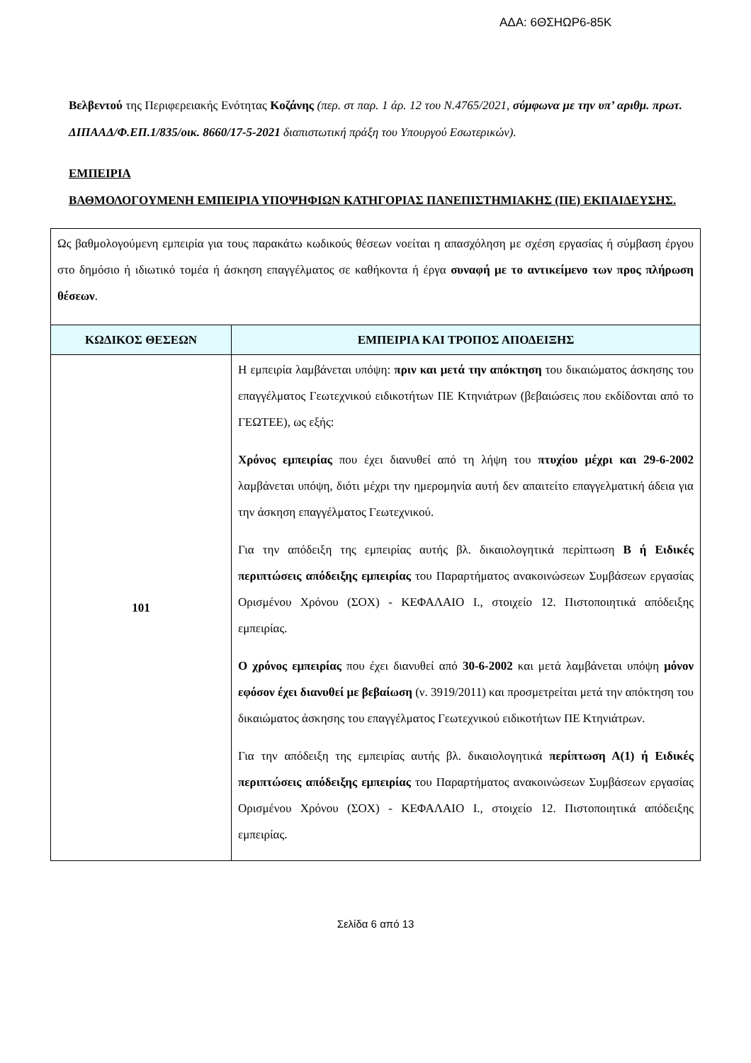ΑΔΑ: 6ΘΣΗΩΡ6-85Κ
Βελβεντού της Περιφερειακής Ενότητας Κοζάνης (περ. στ παρ. 1 άρ. 12 του Ν.4765/2021, σύμφωνα με την υπ’ αριθμ. πρωτ. ΔΙΠΑΑΔ/Φ.ΕΠ.1/835/οικ. 8660/17-5-2021 διαπιστωτική πράξη του Υπουργού Εσωτερικών).
ΕΜΠΕΙΡΙΑ
ΒΑΘΜΟΛΟΓΟΥΜΕΝΗ ΕΜΠΕΙΡΙΑ ΥΠΟΨΗΦΙΩΝ ΚΑΤΗΓΟΡΙΑΣ ΠΑΝΕΠΙΣΤΗΜΙΑΚΗΣ (ΠΕ) ΕΚΠΑΙΔΕΥΣΗΣ.
| Ως βαθμολογούμενη εμπειρία για τους παρακάτω κωδικούς θέσεων νοείται η απασχόληση με σχέση εργασίας ή σύμβαση έργου στο δημόσιο ή ιδιωτικό τομέα ή άσκηση επαγγέλματος σε καθήκοντα ή έργα συναφή με το αντικείμενο των προς πλήρωση θέσεων . | |
| ΚΩΔΙΚΟΣ ΘΕΣΕΩΝ | ΕΜΠΕΙΡΙΑ ΚΑΙ ΤΡΟΠΟΣ ΑΠΟΔΕΙΞΗΣ |
| 101 | Η εμπειρία λαμβάνεται υπόψη: πριν και μετά την απόκτηση του δικαιώματος άσκησης του επαγγέλματος Γεωτεχνικού ειδικοτήτων ΠΕ Κτηνιάτρων (βεβαιώσεις που εκδίδονται από το ΓΕΩΤΕΕ), ως εξής: Χρόνος εμπειρίας που έχει διανυθεί από τη λήψη του πτυχίου μέχρι και 29-6-2002 λαμβάνεται υπόψη, διότι μέχρι την ημερομηνία αυτή δεν απαιτείτο επαγγελματική άδεια για την άσκηση επαγγέλματος Γεωτεχνικού. Για την απόδειξη της εμπειρίας αυτής βλ. δικαιολογητικά περίπτωση Β ή Ειδικές περιπτώσεις απόδειξης εμπειρίας του Παραρτήματος ανακοινώσεων Συμβάσεων εργασίας Ορισμένου Χρόνου (ΣΟΧ) - ΚΕΦΑΛΑΙΟ Ι., στοιχείο 12. Πιστοποιητικά απόδειξης εμπειρίας. Ο χρόνος εμπειρίας που έχει διανυθεί από 30-6-2002 και μετά λαμβάνεται υπόψη μόνον εφόσον έχει διανυθεί με βεβαίωση (ν. 3919/2011) και προσμετρείται μετά την απόκτηση του δικαιώματος άσκησης του επαγγέλματος Γεωτεχνικού ειδικοτήτων ΠΕ Κτηνιάτρων. Για την απόδειξη της εμπειρίας αυτής βλ. δικαιολογητικά περίπτωση Α(1) ή Ειδικές περιπτώσεις απόδειξης εμπειρίας του Παραρτήματος ανακοινώσεων Συμβάσεων εργασίας Ορισμένου Χρόνου (ΣΟΧ) - ΚΕΦΑΛΑΙΟ Ι., στοιχείο 12. Πιστοποιητικά απόδειξης εμπειρίας. |
Σελίδα 6 από 13